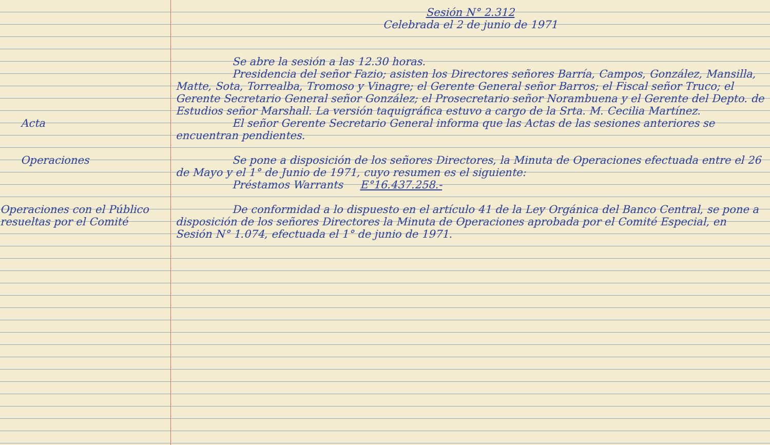Sesión N° 2.312
Celebrada el 2 de junio de 1971
Se abre la sesión a las 12.30 horas.
Presidencia del señor Fazio; asisten los Directores señores Barría, Campos, González, Mansilla, Matte, Sota, Torrealba, Tromoso y Vinagre; el Gerente General señor Barros; el Fiscal señor Truco; el Gerente Secretario General señor González; el Prosecretario señor Norambuena y el Gerente del Depto. de Estudios señor Marshall. La versión taquigráfica estuvo a cargo de la Srta. M. Cecilia Martínez.
Acta El señor Gerente Secretario General informa que las Actas de las sesiones anteriores se encuentran pendientes.
Operaciones Se pone a disposición de los señores Directores, la Minuta de Operaciones efectuada entre el 26 de Mayo y el 1° de Junio de 1971, cuyo resumen es el siguiente:
Préstamos Warrants E°16.437.258.-
Operaciones con el Público resueltas por el Comité
De conformidad a lo dispuesto en el artículo 41 de la Ley Orgánica del Banco Central, se pone a disposición de los señores Directores la Minuta de Operaciones aprobada por el Comité Especial, en Sesión N° 1.074, efectuada el 1° de junio de 1971.